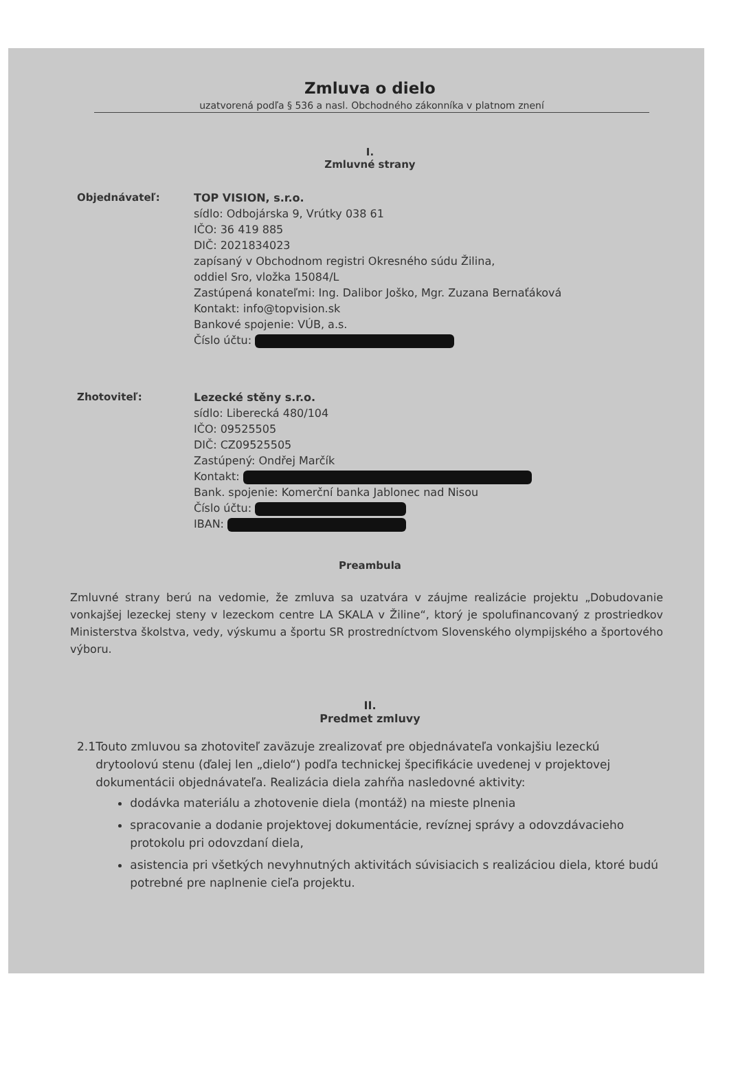Zmluva o dielo
uzatvorená podľa § 536 a nasl. Obchodného zákonníka v platnom znení
I.
Zmluvné strany
Objednávateľ: TOP VISION, s.r.o.
sídlo: Odbojárska 9, Vrútky 038 61
IČO: 36 419 885
DIČ: 2021834023
zapísaný v Obchodnom registri Okresného súdu Žilina,
oddiel Sro, vložka 15084/L
Zastúpená konateľmi: Ing. Dalibor Joško, Mgr. Zuzana Bernaťáková
Kontakt: info@topvision.sk
Bankové spojenie: VÚB, a.s.
Číslo účtu:
Zhotoviteľ: Lezecké stěny s.r.o.
sídlo: Liberecká 480/104
IČO: 09525505
DIČ: CZ09525505
Zastúpený: Ondřej Marčík
Kontakt:
Bank. spojenie: Komerční banka Jablonec nad Nisou
Číslo účtu:
IBAN:
Preambula
Zmluvné strany berú na vedomie, že zmluva sa uzatvára v záujme realizácie projektu „Dobudovanie vonkajšej lezeckej steny v lezeckom centre LA SKALA v Žiline“, ktorý je spolufinancovaný z prostriedkov Ministerstva školstva, vedy, výskumu a športu SR prostredníctvom Slovenského olympijského a športového výboru.
II.
Predmet zmluvy
2.1 Touto zmluvou sa zhotoviteľ zaväzuje zrealizovať pre objednávateľa vonkajšiu lezeckú drytoolovú stenu (ďalej len „dielo“) podľa technickej špecifikácie uvedenej v projektovej dokumentácii objednávateľa. Realizácia diela zahŕňa nasledovné aktivity:
dodávka materiálu a zhotovenie diela (montáž) na mieste plnenia
spracovanie a dodanie projektovej dokumentácie, revíznej správy a odovzdávacieho protokolu pri odovzdaní diela,
asistencia pri všetkých nevyhnutných aktivitách súvisiacich s realizáciou diela, ktoré budú potrebné pre naplnenie cieľa projektu.